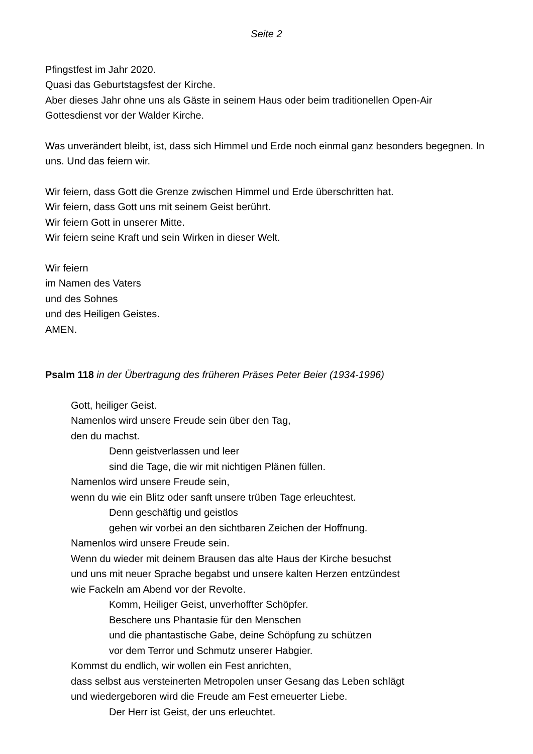Seite 2
Pfingstfest im Jahr 2020.
Quasi das Geburtstagsfest der Kirche.
Aber dieses Jahr ohne uns als Gäste in seinem Haus oder beim traditionellen Open-Air Gottesdienst vor der Walder Kirche.
Was unverändert bleibt, ist, dass sich Himmel und Erde noch einmal ganz besonders begegnen. In uns. Und das feiern wir.
Wir feiern, dass Gott die Grenze zwischen Himmel und Erde überschritten hat.
Wir feiern, dass Gott uns mit seinem Geist berührt.
Wir feiern Gott in unserer Mitte.
Wir feiern seine Kraft und sein Wirken in dieser Welt.
Wir feiern
im Namen des Vaters
und des Sohnes
und des Heiligen Geistes.
AMEN.
Psalm 118 in der Übertragung des früheren Präses Peter Beier (1934-1996)
Gott, heiliger Geist.
Namenlos wird unsere Freude sein über den Tag,
den du machst.
Denn geistverlassen und leer
sind die Tage, die wir mit nichtigen Plänen füllen.
Namenlos wird unsere Freude sein,
wenn du wie ein Blitz oder sanft unsere trüben Tage erleuchtest.
Denn geschäftig und geistlos
gehen wir vorbei an den sichtbaren Zeichen der Hoffnung.
Namenlos wird unsere Freude sein.
Wenn du wieder mit deinem Brausen das alte Haus der Kirche besuchst
und uns mit neuer Sprache begabst und unsere kalten Herzen entzündest
wie Fackeln am Abend vor der Revolte.
Komm, Heiliger Geist, unverhoffter Schöpfer.
Beschere uns Phantasie für den Menschen
und die phantastische Gabe, deine Schöpfung zu schützen
vor dem Terror und Schmutz unserer Habgier.
Kommst du endlich, wir wollen ein Fest anrichten,
dass selbst aus versteinerten Metropolen unser Gesang das Leben schlägt
und wiedergeboren wird die Freude am Fest erneuerter Liebe.
Der Herr ist Geist, der uns erleuchtet.